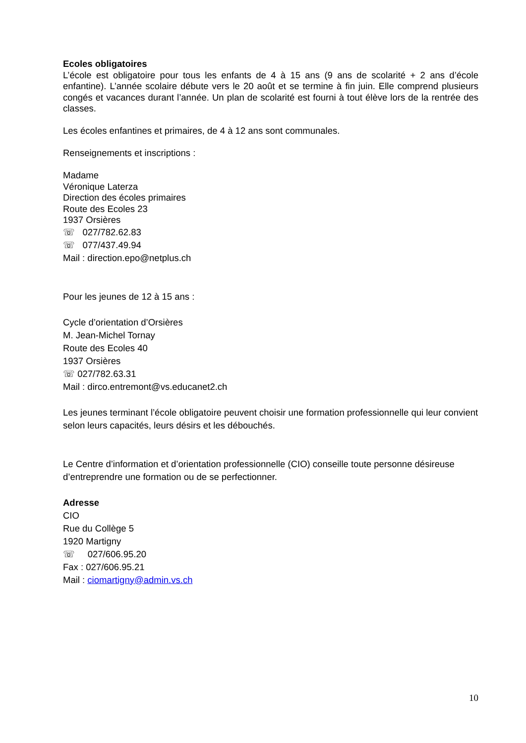Ecoles obligatoires
L’école est obligatoire pour tous les enfants de 4 à 15 ans (9 ans de scolarité + 2 ans d’école enfantine). L’année scolaire débute vers le 20 août et se termine à fin juin. Elle comprend plusieurs congés et vacances durant l’année. Un plan de scolarité est fourni à tout élève lors de la rentrée des classes.
Les écoles enfantines et primaires, de 4 à 12 ans sont communales.
Renseignements et inscriptions :
Madame
Véronique Laterza
Direction des écoles primaires
Route des Ecoles 23
1937 Orsières
☏ 027/782.62.83
☏ 077/437.49.94
Mail : direction.epo@netplus.ch
Pour les jeunes de 12 à 15 ans :
Cycle d’orientation d’Orsières
M. Jean-Michel Tornay
Route des Ecoles 40
1937 Orsières
☏ 027/782.63.31
Mail : dirco.entremont@vs.educanet2.ch
Les jeunes terminant l’école obligatoire peuvent choisir une formation professionnelle qui leur convient selon leurs capacités, leurs désirs et les débouchés.
Le Centre d’information et d’orientation professionnelle (CIO) conseille toute personne désireuse d’entreprendre une formation ou de se perfectionner.
Adresse
CIO
Rue du Collège 5
1920 Martigny
☏ 027/606.95.20
Fax : 027/606.95.21
Mail : ciomartigny@admin.vs.ch
10